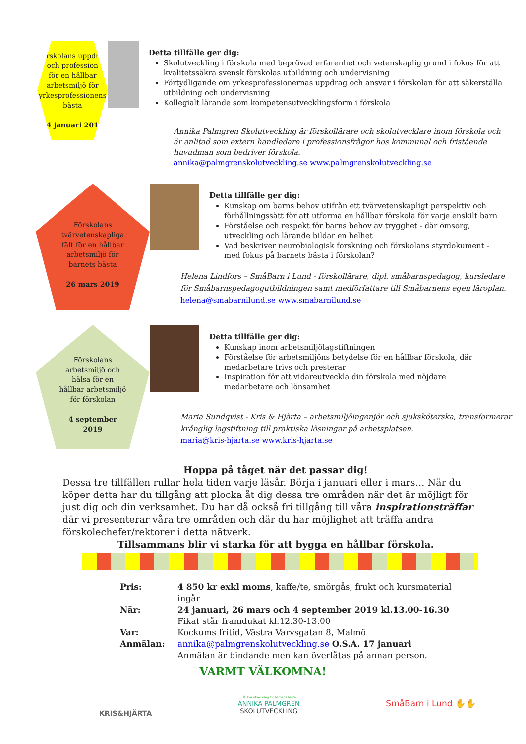Förskolans uppdrag
och profession
för en hållbar
arbetsmiljö för
yrkesprofessionens
bästa
24 januari 2019
Detta tillfälle ger dig:
Skolutveckling i förskola med beprövad erfarenhet och vetenskaplig grund i fokus för att kvalitetssäkra svensk förskolas utbildning och undervisning
Förtydligande om yrkesprofessionernas uppdrag och ansvar i förskolan för att säkerställa utbildning och undervisning
Kollegialt lärande som kompetensutvecklingsform i förskola
Annika Palmgren Skolutveckling är förskollärare och skolutvecklare inom förskola och är anlitad som extern handledare i professionsfrågor hos kommunal och fristående huvudman som bedriver förskola.
annika@palmgrenskolutveckling.se www.palmgrenskolutveckling.se
Förskolans
tvärvetenskapliga
fält för en hållbar
arbetsmiljö för
barnets bästa
26 mars 2019
Detta tillfälle ger dig:
Kunskap om barns behov utifrån ett tvärvetenskapligt perspektiv och förhållningssätt för att utforma en hållbar förskola för varje enskilt barn
Förståelse och respekt för barns behov av trygghet - där omsorg, utveckling och lärande bildar en helhet
Vad beskriver neurobiologisk forskning och förskolans styrdokument - med fokus på barnets bästa i förskolan?
Helena Lindfors – SmåBarn i Lund - förskollärare, dipl. småbarnspedagog, kursledare för Småbarnspedagogutbildningen samt medförfattare till Småbarnens egen läroplan.
helena@smabarnilund.se www.smabarnilund.se
Förskolans
arbetsmiljö och
hälsa för en
hållbar arbetsmiljö
för förskolan
4 september
2019
Detta tillfälle ger dig:
Kunskap inom arbetsmiljölagstiftningen
Förståelse för arbetsmiljöns betydelse för en hållbar förskola, där medarbetare trivs och presterar
Inspiration för att vidareutveckla din förskola med nöjdare medarbetare och lönsamhet
Maria Sundqvist - Kris & Hjärta – arbetsmiljöingenjör och sjuksköterska, transformerar krånglig lagstiftning till praktiska lösningar på arbetsplatsen.
maria@kris-hjarta.se www.kris-hjarta.se
Hoppa på tåget när det passar dig!
Dessa tre tillfällen rullar hela tiden varje läsår. Börja i januari eller i mars… När du köper detta har du tillgång att plocka åt dig dessa tre områden när det är möjligt för just dig och din verksamhet. Du har då också fri tillgång till våra inspirationsträffar där vi presenterar våra tre områden och där du har möjlighet att träffa andra förskolechefer/rektorer i detta nätverk.
Tillsammans blir vi starka för att bygga en hållbar förskola.
Pris:
4 850 kr exkl moms, kaffe/te, smörgås, frukt och kursmaterial ingår
När:
24 januari, 26 mars och 4 september 2019 kl.13.00-16.30
Fikat står framdukat kl.12.30-13.00
Var:
Kockums fritid, Västra Varvsgatan 8, Malmö
Anmälan:
annika@palmgrenskolutveckling.se O.S.A. 17 januari
Anmälan är bindande men kan överlåtas på annan person.
VARMT VÄLKOMNA!
KRIS&HJÄRTA
Hållbar utveckling för barnens bästa
ANNIKA PALMGREN
SKOLUTVECKLING
SmåBarn i Lund ✋✋